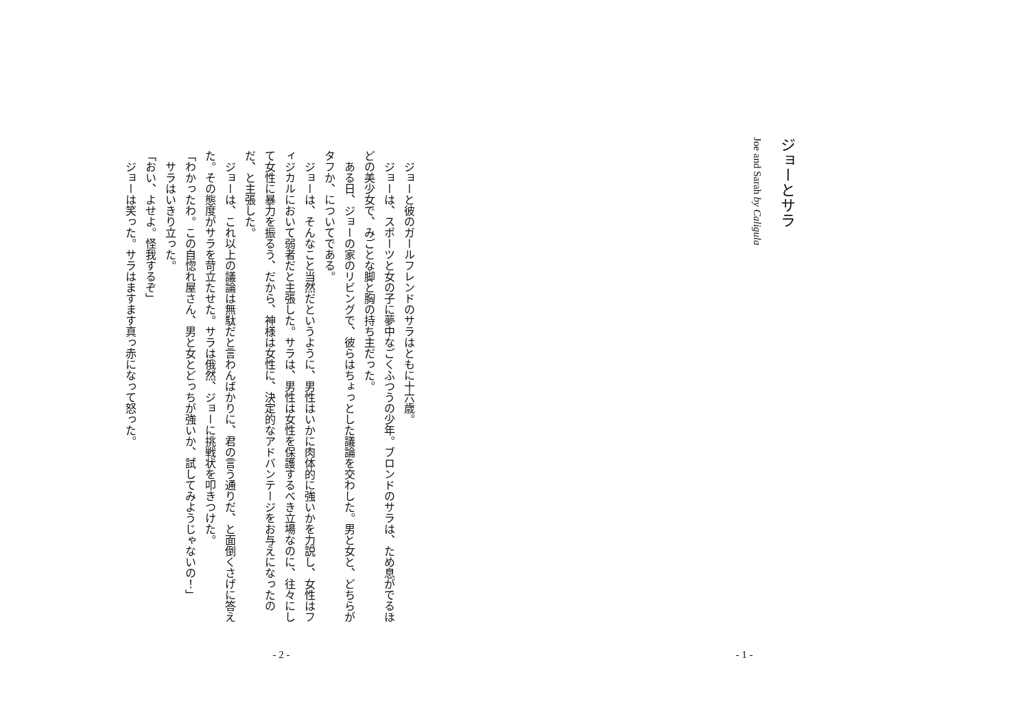ジョーとサラ
Joe and Sarah by Caligula
- 1 -
　ジョーと彼のガールフレンドのサラはともに十六歳。
　ジョーは、スポーツと女の子に夢中なごくふつうの少年。ブロンドのサラは、ため息がでるほどの美少女で、みごとな脚と胸の持ち主だった。
　ある日、ジョーの家のリビングで、彼らはちょっとした議論を交わした。男と女と、どちらがタフか、についてである。
　ジョーは、そんなこと当然だというように、男性はいかに肉体的に強いかを力説し、女性はフィジカルにおいて弱者だと主張した。サラは、男性は女性を保護するべき立場なのに、往々にして女性に暴力を振るう、だから、神様は女性に、決定的なアドバンテージをお与えになったのだ、と主張した。
　ジョーは、これ以上の議論は無駄だと言わんばかりに、君の言う通りだ、と面倒くさげに答えた。その態度がサラを苛立たせた。サラは俄然、ジョーに挑戦状を叩きつけた。
「わかったわ。この自惚れ屋さん、男と女とどっちが強いか、試してみようじゃないの！」
　サラはいきり立った。
「おい、よせよ。怪我するぞ」
　ジョーは笑った。サラはますます真っ赤になって怒った。
- 2 -